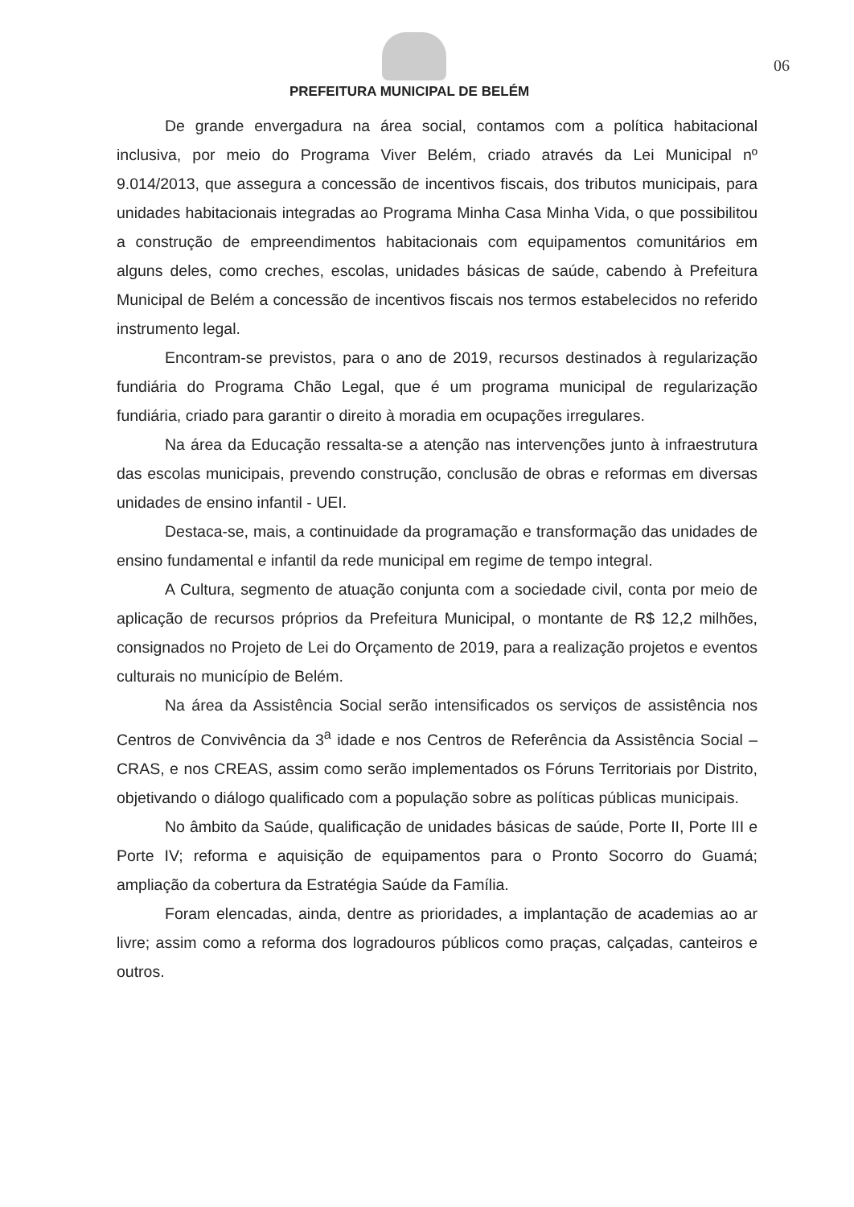06
PREFEITURA MUNICIPAL DE BELÉM
De grande envergadura na área social, contamos com a política habitacional inclusiva, por meio do Programa Viver Belém, criado através da Lei Municipal nº 9.014/2013, que assegura a concessão de incentivos fiscais, dos tributos municipais, para unidades habitacionais integradas ao Programa Minha Casa Minha Vida, o que possibilitou a construção de empreendimentos habitacionais com equipamentos comunitários em alguns deles, como creches, escolas, unidades básicas de saúde, cabendo à Prefeitura Municipal de Belém a concessão de incentivos fiscais nos termos estabelecidos no referido instrumento legal.
Encontram-se previstos, para o ano de 2019, recursos destinados à regularização fundiária do Programa Chão Legal, que é um programa municipal de regularização fundiária, criado para garantir o direito à moradia em ocupações irregulares.
Na área da Educação ressalta-se a atenção nas intervenções junto à infraestrutura das escolas municipais, prevendo construção, conclusão de obras e reformas em diversas unidades de ensino infantil - UEI.
Destaca-se, mais, a continuidade da programação e transformação das unidades de ensino fundamental e infantil da rede municipal em regime de tempo integral.
A Cultura, segmento de atuação conjunta com a sociedade civil, conta por meio de aplicação de recursos próprios da Prefeitura Municipal, o montante de R$ 12,2 milhões, consignados no Projeto de Lei do Orçamento de 2019, para a realização projetos e eventos culturais no município de Belém.
Na área da Assistência Social serão intensificados os serviços de assistência nos Centros de Convivência da 3<sup>a</sup> idade e nos Centros de Referência da Assistência Social – CRAS, e nos CREAS, assim como serão implementados os Fóruns Territoriais por Distrito, objetivando o diálogo qualificado com a população sobre as políticas públicas municipais.
No âmbito da Saúde, qualificação de unidades básicas de saúde, Porte II, Porte III e Porte IV; reforma e aquisição de equipamentos para o Pronto Socorro do Guamá; ampliação da cobertura da Estratégia Saúde da Família.
Foram elencadas, ainda, dentre as prioridades, a implantação de academias ao ar livre; assim como a reforma dos logradouros públicos como praças, calçadas, canteiros e outros.